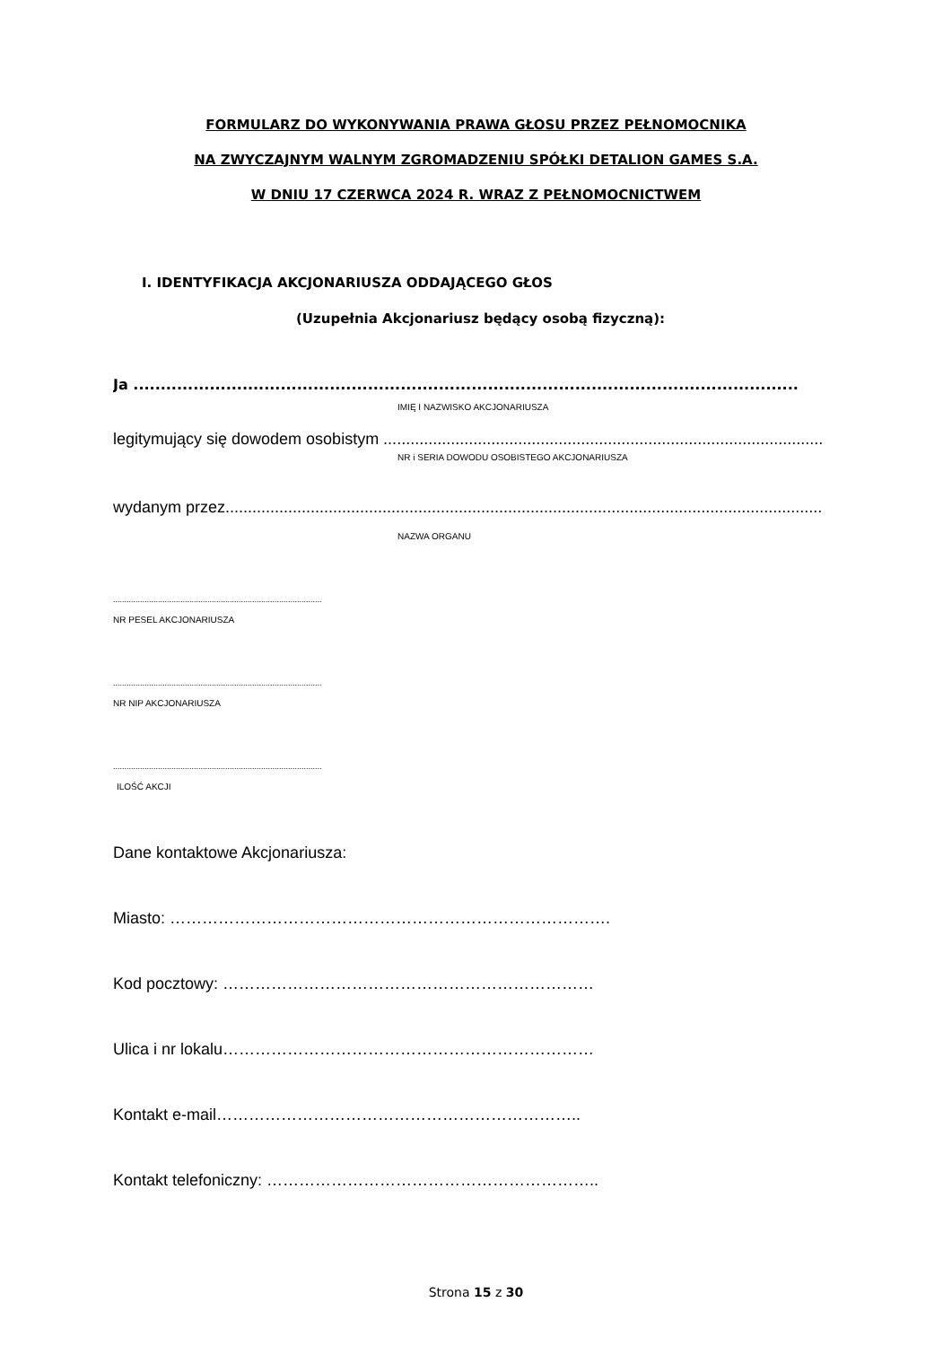FORMULARZ DO WYKONYWANIA PRAWA GŁOSU PRZEZ PEŁNOMOCNIKA
NA ZWYCZAJNYM WALNYM ZGROMADZENIU SPÓŁKI DETALION GAMES S.A.
W DNIU 17 CZERWCA 2024 R. WRAZ Z PEŁNOMOCNICTWEM
I. IDENTYFIKACJA AKCJONARIUSZA ODDAJĄCEGO GŁOS
(Uzupełnia Akcjonariusz będący osobą fizyczną):
Ja ..........................................................................................................................
IMIĘ I NAZWISKO AKCJONARIUSZA
legitymujący się dowodem osobistym ...................................................................................................
NR i SERIA DOWODU OSOBISTEGO AKCJONARIUSZA
wydanym przez.................................................................................................................................................
NAZWA ORGANU
.............................................................................................
NR PESEL AKCJONARIUSZA
.............................................................................................
NR NIP AKCJONARIUSZA
.............................................................................................
ILOŚĆ AKCJI
Dane kontaktowe Akcjonariusza:
Miasto: ……………………………………………………………………….
Kod pocztowy: ……………………………………………………………
Ulica i nr lokalu……………………………………………………………
Kontakt e-mail…………………………………………………………..
Kontakt telefoniczny: ……………………………………………………..
Strona 15 z 30